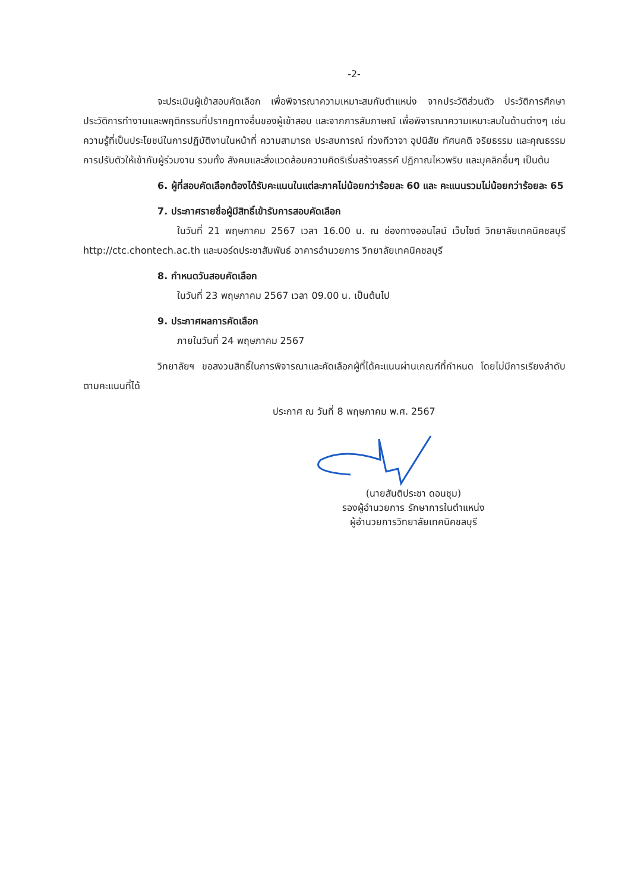-2-
จะประเมินผู้เข้าสอบคัดเลือก เพื่อพิจารณาความเหมาะสมกับตำแหน่ง จากประวัติส่วนตัว ประวัติการศึกษา ประวัติการทำงานและพฤติกรรมที่ปรากฏทางอื่นของผู้เข้าสอบ และจากการสัมภาษณ์ เพื่อพิจารณาความเหมาะสมในด้านต่างๆ เช่นความรู้ที่เป็นประโยชน์ในการปฏิบัติงานในหน้าที่ ความสามารถ ประสบการณ์ ท่วงทีวาจา อุปนิสัย ทัศนคติ จริยธรรม และคุณธรรม การปรับตัวให้เข้ากับผู้ร่วมงาน รวมทั้ง สังคมและสิ่งแวดล้อมความคิดริเริ่มสร้างสรรค์ ปฏิภาณไหวพริบ และบุคลิกอื่นๆ เป็นต้น
6. ผู้ที่สอบคัดเลือกต้องได้รับคะแนนในแต่ละภาคไม่น้อยกว่าร้อยละ 60 และ คะแนนรวมไม่น้อยกว่าร้อยละ 65
7. ประกาศรายชื่อผู้มีสิทธิ์เข้ารับการสอบคัดเลือก
ในวันที่ 21 พฤษภาคม 2567 เวลา 16.00 น. ณ ช่องทางออนไลน์ เว็บไซต์ วิทยาลัยเทคนิคชลบุรี http://ctc.chontech.ac.th และบอร์ดประชาสัมพันธ์ อาคารอำนวยการ วิทยาลัยเทคนิคชลบุรี
8. กำหนดวันสอบคัดเลือก
ในวันที่ 23 พฤษภาคม 2567 เวลา 09.00 น. เป็นต้นไป
9. ประกาศผลการคัดเลือก
ภายในวันที่ 24 พฤษภาคม 2567
วิทยาลัยฯ ขอสงวนสิทธิ์ในการพิจารณาและคัดเลือกผู้ที่ได้คะแนนผ่านเกณฑ์ที่กำหนด โดยไม่มีการเรียงลำดับตามคะแนนที่ได้
ประกาศ ณ วันที่ 8 พฤษภาคม พ.ศ. 2567
(นายสันติประชา ดอนชุม)
รองผู้อำนวยการ รักษาการในตำแหน่ง
ผู้อำนวยการวิทยาลัยเทคนิคชลบุรี